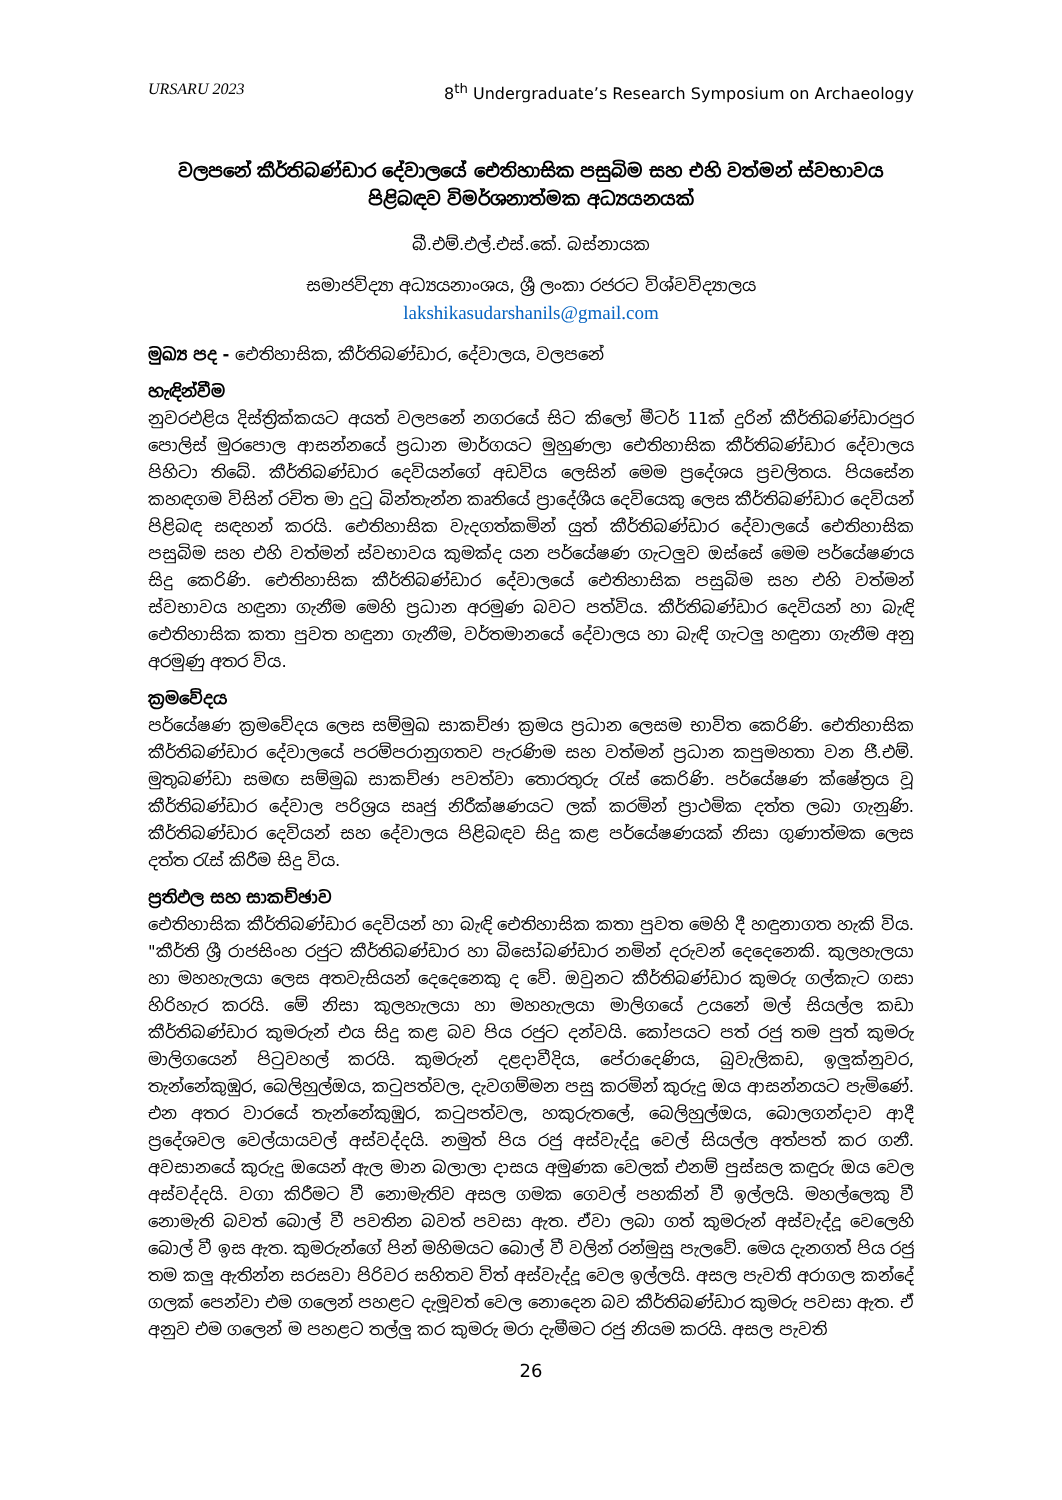URSARU 2023 8<sup>th</sup> Undergraduate’s Research Symposium on Archaeology
වලපනේ කීර්තිබණ්ඩාර දේවාලයේ ඓතිහාසික පසුබිම සහ එහි වත්මන් ස්වභාවය පිළිබඳව විමර්ශනාත්මක අධ්‍යයනයක්
බී.එම්.එල්.එස්.කේ. බස්නායක
සමාජවිද්‍යා අධ්‍යයනාංශය, ශ්‍රී ලංකා රජරට විශ්වවිද්‍යාලය
lakshikasudarshanils@gmail.com
මුඛ්‍ය පද - ඓතිහාසික, කීර්තිබණ්ඩාර, දේවාලය, වලපනේ
හැඳින්වීම
නුවරඑළිය දිස්ත්‍රික්කයට අයත් වලපනේ නගරයේ සිට කිලෝ මීටර් 11ක් දුරින් කීර්තිබණ්ඩාරපුර පොලිස් මුරපොල ආසන්නයේ ප්‍රධාන මාර්ගයට මුහුණලා ඓතිහාසික කීර්තිබණ්ඩාර දේවාලය පිහිටා තිබේ. කීර්තිබණ්ඩාර දෙවියන්ගේ අඩවිය ලෙසින් මෙම ප්‍රදේශය ප්‍රචලිතය. පියසේන කහඳගම විසින් රචිත මා දුටු බින්තැන්න කෘතියේ ප්‍රාදේශීය දෙවියෙකු ලෙස කීර්තිබණ්ඩාර දෙවියන් පිළිබඳ සඳහන් කරයි. ඓතිහාසික වැදගත්කමින් යුත් කීර්තිබණ්ඩාර දේවාලයේ ඓතිහාසික පසුබිම සහ එහි වත්මන් ස්වභාවය කුමක්ද යන පර්යේෂණ ගැටලුව ඔස්සේ මෙම පර්යේෂණය සිදු කෙරිණි. ඓතිහාසික කීර්තිබණ්ඩාර දේවාලයේ ඓතිහාසික පසුබිම සහ එහි වත්මන් ස්වභාවය හඳුනා ගැනීම මෙහි ප්‍රධාන අරමුණ බවට පත්විය. කීර්තිබණ්ඩාර දෙවියන් හා බැඳි ඓතිහාසික කතා පුවත හඳුනා ගැනීම, වර්තමානයේ දේවාලය හා බැඳි ගැටලු හඳුනා ගැනීම අනු අරමුණු අතර විය.
ක්‍රමවේදය
පර්යේෂණ ක්‍රමවේදය ලෙස සම්මුඛ සාකච්ඡා ක්‍රමය ප්‍රධාන ලෙසම භාවිත කෙරිණි. ඓතිහාසික කීර්තිබණ්ඩාර දේවාලයේ පරම්පරානුගතව පැරණිම සහ වත්මන් ප්‍රධාන කපුමහතා වන ජී.එම්. මුතුබණ්ඩා සමඟ සම්මුඛ සාකච්ඡා පවත්වා තොරතුරු රැස් කෙරිණි. පර්යේෂණ ක්ෂේත්‍රය වූ කීර්තිබණ්ඩාර දේවාල පරිශ්‍රය සෘජු නිරීක්ෂණයට ලක් කරමින් ප්‍රාථමික දත්ත ලබා ගැනුණි. කීර්තිබණ්ඩාර දෙවියන් සහ දේවාලය පිළිබඳව සිදු කළ පර්යේෂණයක් නිසා ගුණාත්මක ලෙස දත්ත රැස් කිරීම සිදු විය.
ප්‍රතිඵල සහ සාකච්ඡාව
ඓතිහාසික කීර්තිබණ්ඩාර දෙවියන් හා බැඳි ඓතිහාසික කතා පුවත මෙහි දී හඳුනාගත හැකි විය. "කීර්ති ශ්‍රී රාජසිංහ රජුට කීර්තිබණ්ඩාර හා බිසෝබණ්ඩාර නමින් දරුවන් දෙදෙනෙකි. කුලහැලයා හා මහහැලයා ලෙස අතවැසියන් දෙදෙනෙකු ද වේ. ඔවුනට කීර්තිබණ්ඩාර කුමරු ගල්කැට ගසා හිරිහැර කරයි. මේ නිසා කුලහැලයා හා මහහැලයා මාලිගයේ උයනේ මල් සියල්ල කඩා කීර්තිබණ්ඩාර කුමරුන් එය සිදු කළ බව පිය රජුට දන්වයි. කෝපයට පත් රජු තම පුත් කුමරු මාලිගයෙන් පිටුවහල් කරයි. කුමරුන් දළදාවීදිය, පේරාදෙණිය, බුවැලිකඩ, ඉලුක්නුවර, තැන්නේකුඹුර, බෙලිහුල්ඔය, කටුපත්වල, දැවගම්මන පසු කරමින් කුරුදු ඔය ආසන්නයට පැමිණේ. එන අතර වාරයේ තැන්නේකුඹුර, කටුපත්වල, හකුරුතලේ, බෙලිහුල්ඔය, බොලගන්දාව ආදී ප්‍රදේශවල වෙල්යායවල් අස්වද්දයි. නමුත් පිය රජු අස්වැද්දූ වෙල් සියල්ල අත්පත් කර ගනී. අවසානයේ කුරුදු ඔයෙන් ඇල මාන බලාලා දාසය අමුණක වෙලක් එනම් පුස්සල කඳුරු ඔය වෙල අස්වද්දයි. වගා කිරීමට වී නොමැතිව අසල ගමක ගෙවල් පහකින් වී ඉල්ලයි. මහල්ලෙකු වී නොමැති බවත් බොල් වී පවතින බවත් පවසා ඇත. ඒවා ලබා ගත් කුමරුන් අස්වැද්දූ වෙලෙහි බොල් වී ඉස ඇත. කුමරුන්ගේ පින් මහිමයට බොල් වී වලින් රන්මුසු පැලවේ. මෙය දැනගත් පිය රජු තම කලු ඇතින්න සරසවා පිරිවර සහිතව විත් අස්වැද්දූ වෙල ඉල්ලයි. අසල පැවති අරාගල කන්දේ ගලක් පෙන්වා එම ගලෙන් පහළට දැමූවත් වෙල නොදෙන බව කීර්තිබණ්ඩාර කුමරු පවසා ඇත. ඒ අනුව එම ගලෙන් ම පහළට තල්ලු කර කුමරු මරා දැමීමට රජු නියම කරයි. අසල පැවති
26